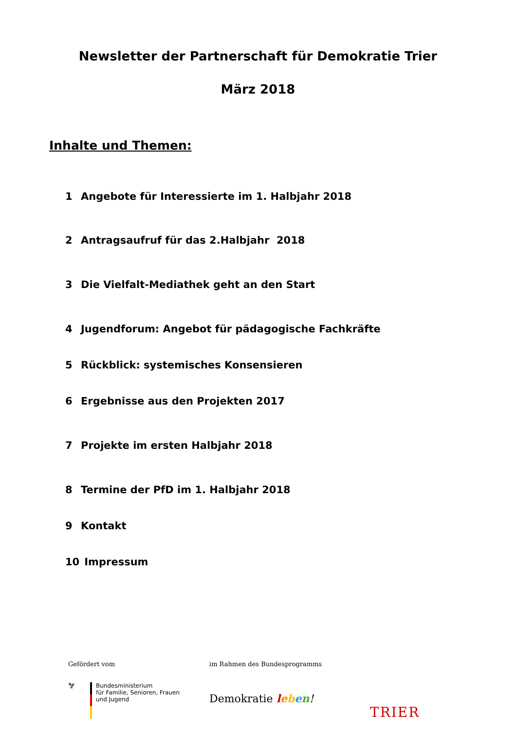Newsletter der Partnerschaft für Demokratie Trier
März 2018
Inhalte und Themen:
1 Angebote für Interessierte im 1. Halbjahr 2018
2 Antragsaufruf für das 2.Halbjahr 2018
3 Die Vielfalt-Mediathek geht an den Start
4 Jugendforum: Angebot für pädagogische Fachkräfte
5 Rückblick: systemisches Konsensieren
6 Ergebnisse aus den Projekten 2017
7 Projekte im ersten Halbjahr 2018
8 Termine der PfD im 1. Halbjahr 2018
9 Kontakt
10 Impressum
Gefördert vom
🦅 Bundesministerium
für Familie, Senioren, Frauen
und Jugend
im Rahmen des Bundesprogramms
Demokratie leben!
TRIER